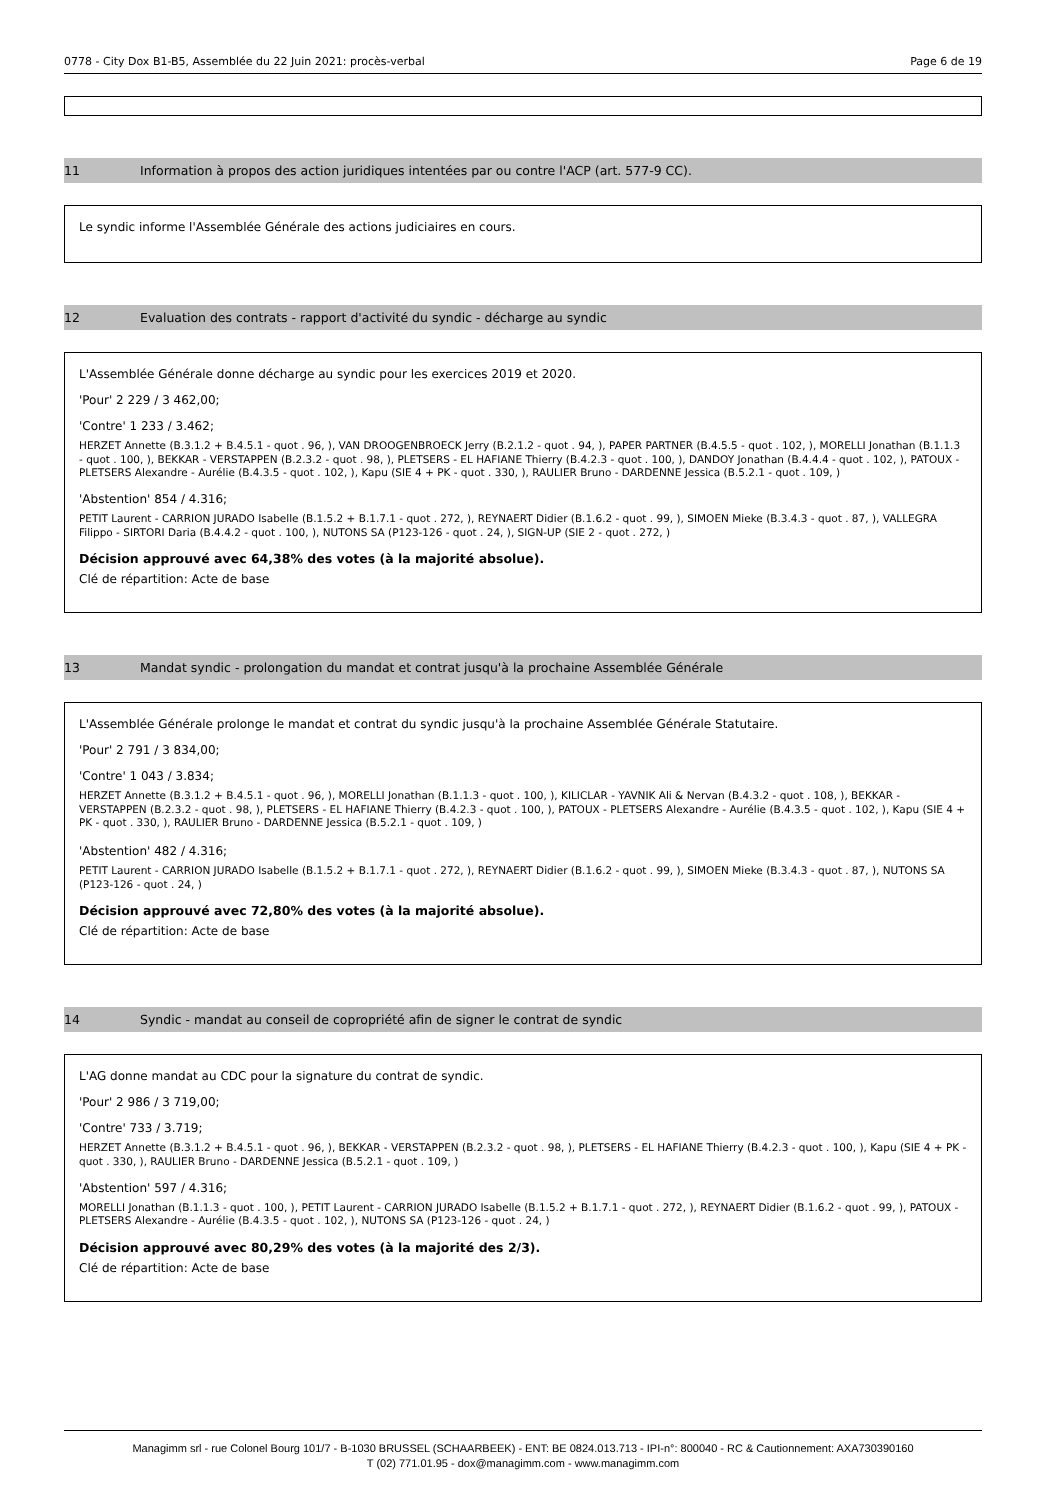0778 - City Dox B1-B5, Assemblée du 22 Juin 2021: procès-verbal Page 6 de 19
11 Information à propos des action juridiques intentées par ou contre l'ACP (art. 577-9 CC).
Le syndic informe l'Assemblée Générale des actions judiciaires en cours.
12 Evaluation des contrats - rapport d'activité du syndic - décharge au syndic
L'Assemblée Générale donne décharge au syndic pour les exercices 2019 et 2020.
'Pour' 2 229 / 3 462,00;
'Contre' 1 233 / 3.462;
HERZET Annette (B.3.1.2 + B.4.5.1 - quot . 96, ), VAN DROOGENBROECK Jerry (B.2.1.2 - quot . 94, ), PAPER PARTNER (B.4.5.5 - quot . 102, ), MORELLI Jonathan (B.1.1.3 - quot . 100, ), BEKKAR - VERSTAPPEN (B.2.3.2 - quot . 98, ), PLETSERS - EL HAFIANE Thierry (B.4.2.3 - quot . 100, ), DANDOY Jonathan (B.4.4.4 - quot . 102, ), PATOUX - PLETSERS Alexandre - Aurélie (B.4.3.5 - quot . 102, ), Kapu (SIE 4 + PK - quot . 330, ), RAULIER Bruno - DARDENNE Jessica (B.5.2.1 - quot . 109, )
'Abstention' 854 / 4.316;
PETIT Laurent - CARRION JURADO Isabelle (B.1.5.2 + B.1.7.1 - quot . 272, ), REYNAERT Didier (B.1.6.2 - quot . 99, ), SIMOEN Mieke (B.3.4.3 - quot . 87, ), VALLEGRA Filippo - SIRTORI Daria (B.4.4.2 - quot . 100, ), NUTONS SA (P123-126 - quot . 24, ), SIGN-UP (SIE 2 - quot . 272, )
Décision approuvé avec 64,38% des votes (à la majorité absolue).
Clé de répartition: Acte de base
13 Mandat syndic - prolongation du mandat et contrat jusqu'à la prochaine Assemblée Générale
L'Assemblée Générale prolonge le mandat et contrat du syndic jusqu'à la prochaine Assemblée Générale Statutaire.
'Pour' 2 791 / 3 834,00;
'Contre' 1 043 / 3.834;
HERZET Annette (B.3.1.2 + B.4.5.1 - quot . 96, ), MORELLI Jonathan (B.1.1.3 - quot . 100, ), KILICLAR - YAVNIK Ali & Nervan (B.4.3.2 - quot . 108, ), BEKKAR - VERSTAPPEN (B.2.3.2 - quot . 98, ), PLETSERS - EL HAFIANE Thierry (B.4.2.3 - quot . 100, ), PATOUX - PLETSERS Alexandre - Aurélie (B.4.3.5 - quot . 102, ), Kapu (SIE 4 + PK - quot . 330, ), RAULIER Bruno - DARDENNE Jessica (B.5.2.1 - quot . 109, )
'Abstention' 482 / 4.316;
PETIT Laurent - CARRION JURADO Isabelle (B.1.5.2 + B.1.7.1 - quot . 272, ), REYNAERT Didier (B.1.6.2 - quot . 99, ), SIMOEN Mieke (B.3.4.3 - quot . 87, ), NUTONS SA (P123-126 - quot . 24, )
Décision approuvé avec 72,80% des votes (à la majorité absolue).
Clé de répartition: Acte de base
14 Syndic - mandat au conseil de copropriété afin de signer le contrat de syndic
L'AG donne mandat au CDC pour la signature du contrat de syndic.
'Pour' 2 986 / 3 719,00;
'Contre' 733 / 3.719;
HERZET Annette (B.3.1.2 + B.4.5.1 - quot . 96, ), BEKKAR - VERSTAPPEN (B.2.3.2 - quot . 98, ), PLETSERS - EL HAFIANE Thierry (B.4.2.3 - quot . 100, ), Kapu (SIE 4 + PK - quot . 330, ), RAULIER Bruno - DARDENNE Jessica (B.5.2.1 - quot . 109, )
'Abstention' 597 / 4.316;
MORELLI Jonathan (B.1.1.3 - quot . 100, ), PETIT Laurent - CARRION JURADO Isabelle (B.1.5.2 + B.1.7.1 - quot . 272, ), REYNAERT Didier (B.1.6.2 - quot . 99, ), PATOUX - PLETSERS Alexandre - Aurélie (B.4.3.5 - quot . 102, ), NUTONS SA (P123-126 - quot . 24, )
Décision approuvé avec 80,29% des votes (à la majorité des 2/3).
Clé de répartition: Acte de base
Managimm srl - rue Colonel Bourg 101/7 - B-1030 BRUSSEL (SCHAARBEEK) - ENT: BE 0824.013.713 - IPI-n°: 800040 - RC & Cautionnement: AXA730390160
T (02) 771.01.95 - dox@managimm.com - www.managimm.com